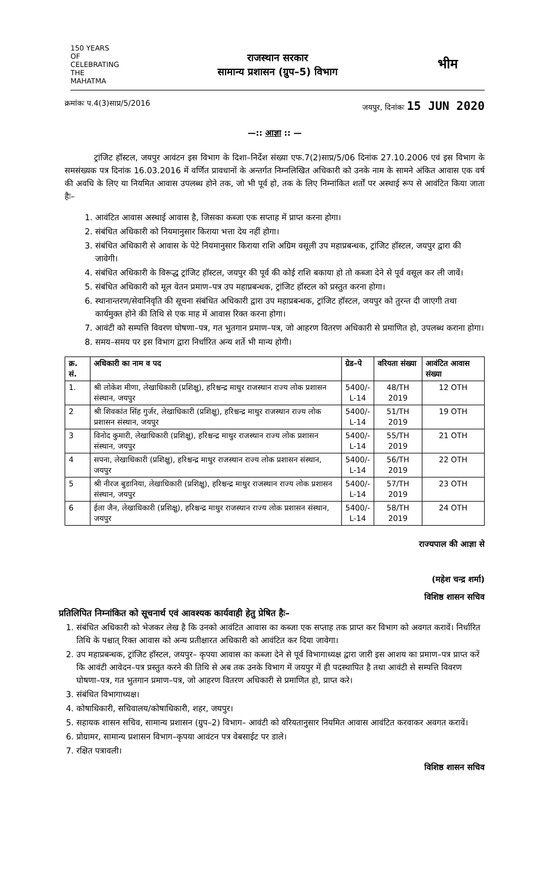150 YEARS OF CELEBRATING THE MAHATMA
राजस्थान सरकार
सामान्य प्रशासन (ग्रुप–5) विभाग
भीम
क्रमांकः प.4(3)साप्र/5/2016 जयपुर, दिनांकः 15 JUN 2020
—:: आज्ञा :: —
ट्रांजिट हॉस्टल, जयपुर आवंटन इस विभाग के दिशा–निर्देश संख्या एफ.7(2)साप्र/5/06 दिनांक 27.10.2006 एवं इस विभाग के समसंख्यक पत्र दिनांक 16.03.2016 में वर्णित प्रावधानों के अन्तर्गत निम्नलिखित अधिकारी को उनके नाम के सामने अंकित आवास एक वर्ष की अवधि के लिए या नियमित आवास उपलब्ध होने तक, जो भी पूर्व हो, तक के लिए निम्नांकित शर्तों पर अस्थाई रूप से आवंटित किया जाता हैः–
1. आवंटित आवास अस्थाई आवास है, जिसका कब्जा एक सप्ताह में प्राप्त करना होगा।
2. संबंधित अधिकारी को नियमानुसार किराया भत्ता देय नहीं होगा।
3. संबंधित अधिकारी से आवास के पेटे नियमानुसार किराया राशि अग्रिम वसूली उप महाप्रबन्धक, ट्रांजिट हॉस्टल, जयपुर द्वारा की जावेगी।
4. संबंधित अधिकारी के विरूद्ध ट्रांजिट हॉस्टल, जयपुर की पूर्व की कोई राशि बकाया हो तो कब्जा देने से पूर्व वसूल कर ली जावें।
5. संबंधित अधिकारी को मूल वेतन प्रमाण–पत्र उप महाप्रबन्धक, ट्रांजिट हॉस्टल को प्रस्तुत करना होगा।
6. स्थानान्तरण/सेवानिवृति की सूचना संबंधित अधिकारी द्वारा उप महाप्रबन्धक, ट्रांजिट हॉस्टल, जयपुर को तुरन्त दी जाएगी तथा कार्यमुक्त होने की तिथि से एक माह में आवास रिक्त करना होगा।
7. आवंटी को सम्पत्ति विवरण घोषणा–पत्र, गत भुतगान प्रमाण–पत्र, जो आहरण वितरण अधिकारी से प्रमाणित हो, उपलब्ध कराना होगा।
8. समय–समय पर इस विभाग द्वारा निर्धारित अन्य शर्ते भी मान्य होगी।
| क्र. सं. | अधिकारी का नाम व पद | ग्रेड–पे | वरियता संख्या | आवंटित आवास संख्या |
| --- | --- | --- | --- | --- |
| 1. | श्री लोकेश मीणा, लेखाधिकारी (प्रशिक्षु), हरिश्चन्द्र माथुर राजस्थान राज्य लोक प्रशासन संस्थान, जयपुर | 5400/- L-14 | 48/TH 2019 | 12 OTH |
| 2 | श्री शिवकांत सिंह गुर्जर, लेखाधिकारी (प्रशिक्षु), हरिश्चन्द्र माथुर राजस्थान राज्य लोक प्रशासन संस्थान, जयपुर | 5400/- L-14 | 51/TH 2019 | 19 OTH |
| 3 | विनोद कुमारी, लेखाधिकारी (प्रशिक्षु), हरिश्चन्द्र माथुर राजस्थान राज्य लोक प्रशासन संस्थान, जयपुर | 5400/- L-14 | 55/TH 2019 | 21 OTH |
| 4 | सपना, लेखाधिकारी (प्रशिक्षु), हरिश्चन्द्र माथुर राजस्थान राज्य लोक प्रशासन संस्थान, जयपुर | 5400/- L-14 | 56/TH 2019 | 22 OTH |
| 5 | श्री नीरज बुडानिया, लेखाधिकारी (प्रशिक्षु), हरिश्चन्द्र माथुर राजस्थान राज्य लोक प्रशासन संस्थान, जयपुर | 5400/- L-14 | 57/TH 2019 | 23 OTH |
| 6 | ईला जैन, लेखाधिकारी (प्रशिक्षु), हरिश्चन्द्र माथुर राजस्थान राज्य लोक प्रशासन संस्थान, जयपुर | 5400/- L-14 | 58/TH 2019 | 24 OTH |
राज्यपाल की आज्ञा से
(महेश चन्द्र शर्मा)
विशिष्ठ शासन सचिव
प्रतिलिपित निम्नांकित को सूचनार्थ एवं आवश्यक कार्यवाही हेतु प्रेषित हैः–
1. संबंधित अधिकारी को भेजकर लेख है कि उनको आवंटित आवास का कब्जा एक सप्ताह तक प्राप्त कर विभाग को अवगत करावें। निर्धारित तिथि के पश्चात् रिक्त आवास को अन्य प्रतीक्षारत अधिकारी को आवंटित कर दिया जावेगा।
2. उप महाप्रबन्धक, ट्रांजिट हॉस्टल, जयपुर– कृपया आवास का कब्जा देने से पूर्व विभागाध्यक्ष द्वारा जारी इस आशय का प्रमाण–पत्र प्राप्त करें कि आवंटी आवेदन–पत्र प्रस्तुत करने की तिथि से अब तक उनके विभाग में जयपुर में ही पदस्थापित है तथा आवंटी से सम्पत्ति विवरण घोषणा–पत्र, गत भुतगान प्रमाण–पत्र, जो आहरण वितरण अधिकारी से प्रमाणित हो, प्राप्त करे।
3. संबंधित विभागाध्यक्ष।
4. कोषाधिकारी, सचिवालय/कोषाधिकारी, शहर, जयपुर।
5. सहायक शासन सचिव, सामान्य प्रशासन (ग्रुप–2) विभाग– आवंटी को वरियतानुसार नियमित आवास आवंटित करवाकर अवगत करावें।
6. प्रोग्रामर, सामान्य प्रशासन विभाग–कृपया आवंटन पत्र वेबसाईट पर डाले।
7. रक्षित पत्रावली।
विशिष्ठ शासन सचिव